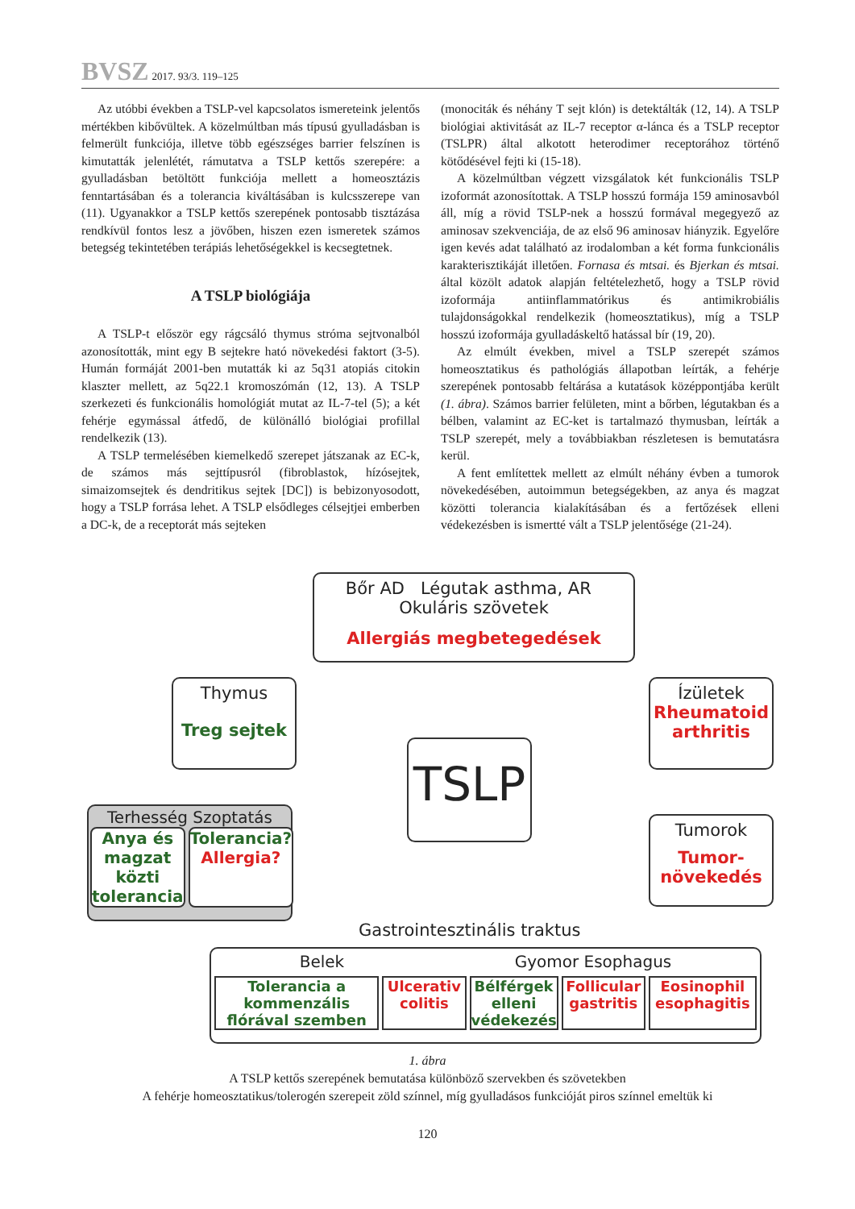BVSZ 2017. 93/3. 119–125
Az utóbbi években a TSLP-vel kapcsolatos ismereteink jelentős mértékben kibővültek. A közelmúltban más típusú gyulladásban is felmerült funkciója, illetve több egészséges barrier felszínen is kimutatták jelenlétét, rámutatva a TSLP kettős szerepére: a gyulladásban betöltött funkciója mellett a homeosztázis fenntartásában és a tolerancia kiváltásában is kulcsszerepe van (11). Ugyanakkor a TSLP kettős szerepének pontosabb tisztázása rendkívül fontos lesz a jövőben, hiszen ezen ismeretek számos betegség tekintetében terápiás lehetőségekkel is kecsegtetnek.
A TSLP biológiája
A TSLP-t először egy rágcsáló thymus stróma sejtvonalból azonosították, mint egy B sejtekre ható növekedési faktort (3-5). Humán formáját 2001-ben mutatták ki az 5q31 atopiás citokin klaszter mellett, az 5q22.1 kromoszómán (12, 13). A TSLP szerkezeti és funkcionális homológiát mutat az IL-7-tel (5); a két fehérje egymással átfedő, de különálló biológiai profillal rendelkezik (13).
A TSLP termelésében kiemelkedő szerepet játszanak az EC-k, de számos más sejttípusról (fibroblastok, hízósejtek, simaizomsejtek és dendritikus sejtek [DC]) is bebizonyosodott, hogy a TSLP forrása lehet. A TSLP elsődleges célsejtjei emberben a DC-k, de a receptorát más sejteken
(monociták és néhány T sejt klón) is detektálták (12, 14). A TSLP biológiai aktivitását az IL-7 receptor α-lánca és a TSLP receptor (TSLPR) által alkotott heterodimer receptorához történő kötődésével fejti ki (15-18).
A közelmúltban végzett vizsgálatok két funkcionális TSLP izoformát azonosítottak. A TSLP hosszú formája 159 aminosavból áll, míg a rövid TSLP-nek a hosszú formával megegyező az aminosav szekvenciája, de az első 96 aminosav hiányzik. Egyelőre igen kevés adat található az irodalomban a két forma funkcionális karakterisztikáját illetően. Fornasa és mtsai. és Bjerkan és mtsai. által közölt adatok alapján feltételezhető, hogy a TSLP rövid izoformája antiinflammatórikus és antimikrobiális tulajdonságokkal rendelkezik (homeosztatikus), míg a TSLP hosszú izoformája gyulladáskeltő hatással bír (19, 20).
Az elmúlt években, mivel a TSLP szerepét számos homeosztatikus és pathológiás állapotban leírták, a fehérje szerepének pontosabb feltárása a kutatások középpontjába került (1. ábra). Számos barrier felületen, mint a bőrben, légutakban és a bélben, valamint az EC-ket is tartalmazó thymusban, leírták a TSLP szerepét, mely a továbbiakban részletesen is bemutatásra kerül.
A fent említettek mellett az elmúlt néhány évben a tumorok növekedésében, autoimmun betegségekben, az anya és magzat közötti tolerancia kialakításában és a fertőzések elleni védekezésben is ismertté vált a TSLP jelentősége (21-24).
Bőr AD Légutak asthma, AR Okuláris szövetek
Allergiás megbetegedések
Thymus
Treg sejtek
TSLP
Ízületek
Rheumatoid arthritis
Terhesség Szoptatás
Anya és magzat közti tolerancia
Tolerancia? Allergia?
Tumorok
Tumor-növekedés
Gastrointesztinális traktus
Belek Gyomor Esophagus
Tolerancia a kommenzális flórával szemben
Ulcerativ colitis Bélférgek elleni védekezés Follicular gastritis Eosinophil esophagitis
1. ábra
A TSLP kettős szerepének bemutatása különböző szervekben és szövetekben
A fehérje homeosztatikus/tolerogén szerepeit zöld színnel, míg gyulladásos funkcióját piros színnel emeltük ki
120